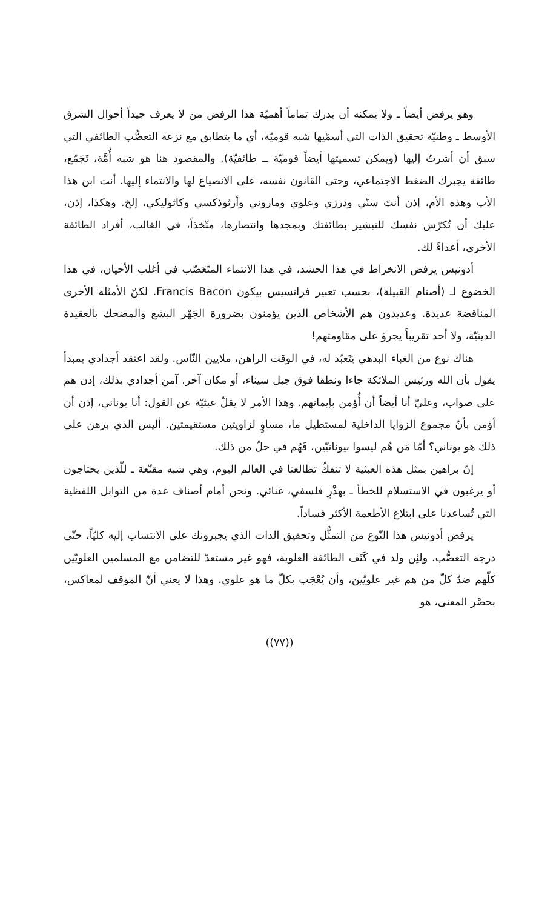وهو يرفض أيضاً ـ ولا يمكنه أن يدرك تماماً أهميّة هذا الرفض من لا يعرف جيداً أحوال الشرق الأوسط ـ وطنيّة تحقيق الذات التي أسمّيها شبه قوميّة، أي ما يتطابق مع نزعة التعصُّب الطائفي التي سبق أن أشرتُ إليها (ويمكن تسميتها أيضاً قوميّة ــ طائفيّة). والمقصود هنا هو شبه أُمَّة، تَجَمّع، طائفة يجبرك الضغط الاجتماعي، وحتى القانون نفسه، على الانصياع لها والانتماء إليها. أنت ابن هذا الأب وهذه الأم، إذن أنتَ سنّي ودرزي وعلوي وماروني وأرثوذكسي وكاثوليكي، إلخ. وهكذا، إذن، عليك أن تُكرّس نفسك للتبشير بطائفتك وبمجدها وانتصارها، متّخذاً، في الغالب، أفراد الطائفة الأخرى، أعداءً لك.
أدونيس يرفض الانخراط في هذا الحشد، في هذا الانتماء المتَعَصّب في أغلب الأحيان، في هذا الخضوع لـ (أصنام القبيلة)، بحسب تعبير فرانسيس بيكون Francis Bacon. لكنّ الأمثلة الأخرى المناقضة عديدة. وعديدون هم الأشخاص الذين يؤمنون بضرورة الجَهْر البشع والمضحك بالعقيدة الدينيّة، ولا أحد تقريباً يجرؤ على مقاومتهم!
هناك نوع من الغباء البدهي يَتَعبّد له، في الوقت الراهن، ملايين النّاس. ولقد اعتقد أجدادي بمبدأ يقول بأن الله ورئيس الملائكة جاءا ونطقا فوق جبل سيناء، أو مكان آخر. آمن أجدادي بذلك، إذن هم على صواب، وعليّ أنا أيضاً أن أُؤمن بإيمانهم. وهذا الأمر لا يقلّ عبثيّة عن القول: أنا يوناني، إذن أن أؤمن بأنّ مجموع الزوايا الداخلية لمستطيل ما، مساوٍ لزاويتين مستقيمتين. أليس الذي برهن على ذلك هو يوناني؟ أمّا مَن هُم ليسوا بيونانيّين، فَهُم في حلّ من ذلك.
إنّ براهين بمثل هذه العبثية لا تنفكّ تطالعنا في العالم اليوم، وهي شبه مقنّعة ـ للّذين يحتاجون أو يرغبون في الاستسلام للخطأ ـ بهذْرٍ فلسفي، غنائي. ونحن أمام أصناف عدة من التوابل اللفظية التي تُساعدنا على ابتلاع الأطعمة الأكثر فساداً.
يرفض أدونيس هذا النّوع من التمثُّل وتحقيق الذات الذي يجبرونك على الانتساب إليه كليّاً، حتّى درجة التعصُّب. ولئِن ولد في كَنَف الطائفة العلوية، فهو غير مستعدّ للتضامن مع المسلمين العلويّين كلّهم ضدّ كلّ من هم غير علويّين، وأن يُعْجَب بكلّ ما هو علوي. وهذا لا يعني أنّ الموقف لمعاكس، بحصْر المعنى، هو
((٧٧))